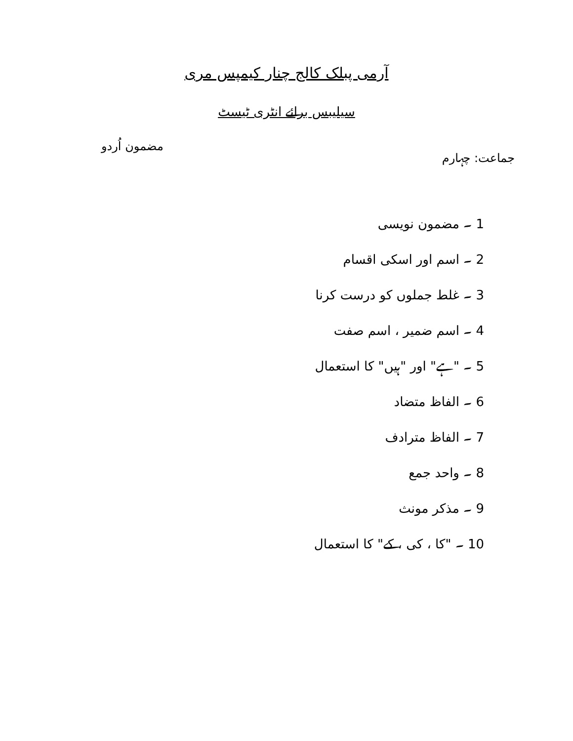آرمی پبلک کالج چنار کیمپس مری
سیلیبس برائے انٹری ٹیسٹ
جماعت: چہارم مضمون اُردو
1 ۔ مضمون نویسی
2 ۔ اسم اور اسکی اقسام
3 ۔ غلط جملوں کو درست کرنا
4 ۔ اسم ضمیر ، اسم صفت
5 ۔ "ہے" اور "ہیں" کا استعمال
6 ۔ الفاظ متضاد
7 ۔ الفاظ مترادف
8 ۔ واحد جمع
9 ۔ مذکر مونث
10 ۔ "کا ، کی ، کے" کا استعمال